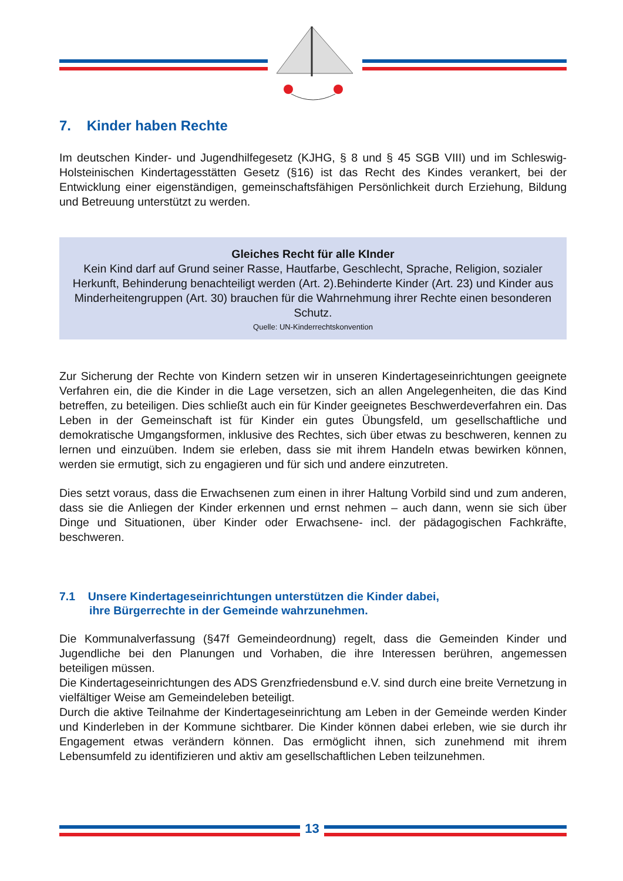7. Kinder haben Rechte
Im deutschen Kinder- und Jugendhilfegesetz (KJHG, § 8 und § 45 SGB VIII) und im Schleswig-Holsteinischen Kindertagesstätten Gesetz (§16) ist das Recht des Kindes verankert, bei der Entwicklung einer eigenständigen, gemeinschaftsfähigen Persönlichkeit durch Erziehung, Bildung und Betreuung unterstützt zu werden.
Gleiches Recht für alle KInder
Kein Kind darf auf Grund seiner Rasse, Hautfarbe, Geschlecht, Sprache, Religion, sozialer Herkunft, Behinderung benachteiligt werden (Art. 2).Behinderte Kinder (Art. 23) und Kinder aus Minderheitengruppen (Art. 30) brauchen für die Wahrnehmung ihrer Rechte einen besonderen Schutz.
Quelle: UN-Kinderrechtskonvention
Zur Sicherung der Rechte von Kindern setzen wir in unseren Kindertageseinrichtungen geeignete Verfahren ein, die die Kinder in die Lage versetzen, sich an allen Angelegenheiten, die das Kind betreffen, zu beteiligen. Dies schließt auch ein für Kinder geeignetes Beschwerdeverfahren ein. Das Leben in der Gemeinschaft ist für Kinder ein gutes Übungsfeld, um gesellschaftliche und demokratische Umgangsformen, inklusive des Rechtes, sich über etwas zu beschweren, kennen zu lernen und einzuüben. Indem sie erleben, dass sie mit ihrem Handeln etwas bewirken können, werden sie ermutigt, sich zu engagieren und für sich und andere einzutreten.
Dies setzt voraus, dass die Erwachsenen zum einen in ihrer Haltung Vorbild sind und zum anderen, dass sie die Anliegen der Kinder erkennen und ernst nehmen – auch dann, wenn sie sich über Dinge und Situationen, über Kinder oder Erwachsene- incl. der pädagogischen Fachkräfte, beschweren.
7.1 Unsere Kindertageseinrichtungen unterstützen die Kinder dabei,
ihre Bürgerrechte in der Gemeinde wahrzunehmen.
Die Kommunalverfassung (§47f Gemeindeordnung) regelt, dass die Gemeinden Kinder und Jugendliche bei den Planungen und Vorhaben, die ihre Interessen berühren, angemessen beteiligen müssen.
Die Kindertageseinrichtungen des ADS Grenzfriedensbund e.V. sind durch eine breite Vernetzung in vielfältiger Weise am Gemeindeleben beteiligt.
Durch die aktive Teilnahme der Kindertageseinrichtung am Leben in der Gemeinde werden Kinder und Kinderleben in der Kommune sichtbarer. Die Kinder können dabei erleben, wie sie durch ihr Engagement etwas verändern können. Das ermöglicht ihnen, sich zunehmend mit ihrem Lebensumfeld zu identifizieren und aktiv am gesellschaftlichen Leben teilzunehmen.
13